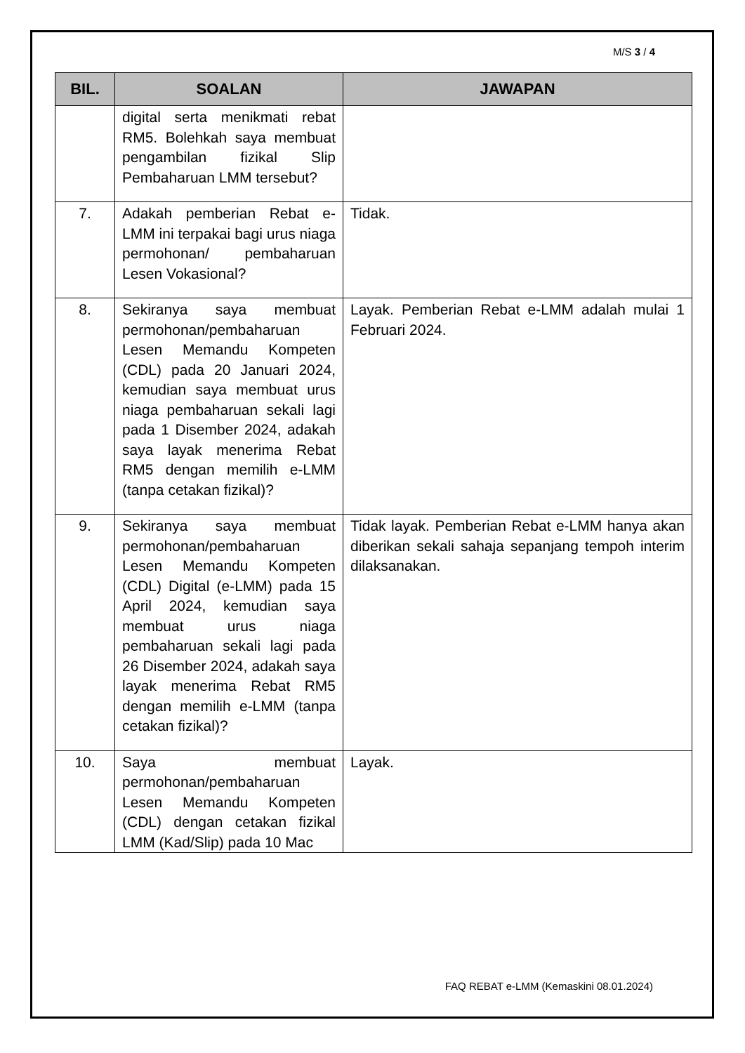M/S 3 / 4
| BIL. | SOALAN | JAWAPAN |
| --- | --- | --- |
| | digital serta menikmati rebat RM5. Bolehkah saya membuat pengambilan fizikal Slip Pembaharuan LMM tersebut? | |
| 7. | Adakah pemberian Rebat e-LMM ini terpakai bagi urus niaga permohonan/ pembaharuan Lesen Vokasional? | Tidak. |
| 8. | Sekiranya saya membuat permohonan/pembaharuan Lesen Memandu Kompeten (CDL) pada 20 Januari 2024, kemudian saya membuat urus niaga pembaharuan sekali lagi pada 1 Disember 2024, adakah saya layak menerima Rebat RM5 dengan memilih e-LMM (tanpa cetakan fizikal)? | Layak. Pemberian Rebat e-LMM adalah mulai 1 Februari 2024. |
| 9. | Sekiranya saya membuat permohonan/pembaharuan Lesen Memandu Kompeten (CDL) Digital (e-LMM) pada 15 April 2024, kemudian saya membuat urus niaga pembaharuan sekali lagi pada 26 Disember 2024, adakah saya layak menerima Rebat RM5 dengan memilih e-LMM (tanpa cetakan fizikal)? | Tidak layak. Pemberian Rebat e-LMM hanya akan diberikan sekali sahaja sepanjang tempoh interim dilaksanakan. |
| 10. | Saya membuat permohonan/pembaharuan Lesen Memandu Kompeten (CDL) dengan cetakan fizikal LMM (Kad/Slip) pada 10 Mac | Layak. |
FAQ REBAT e-LMM (Kemaskini 08.01.2024)